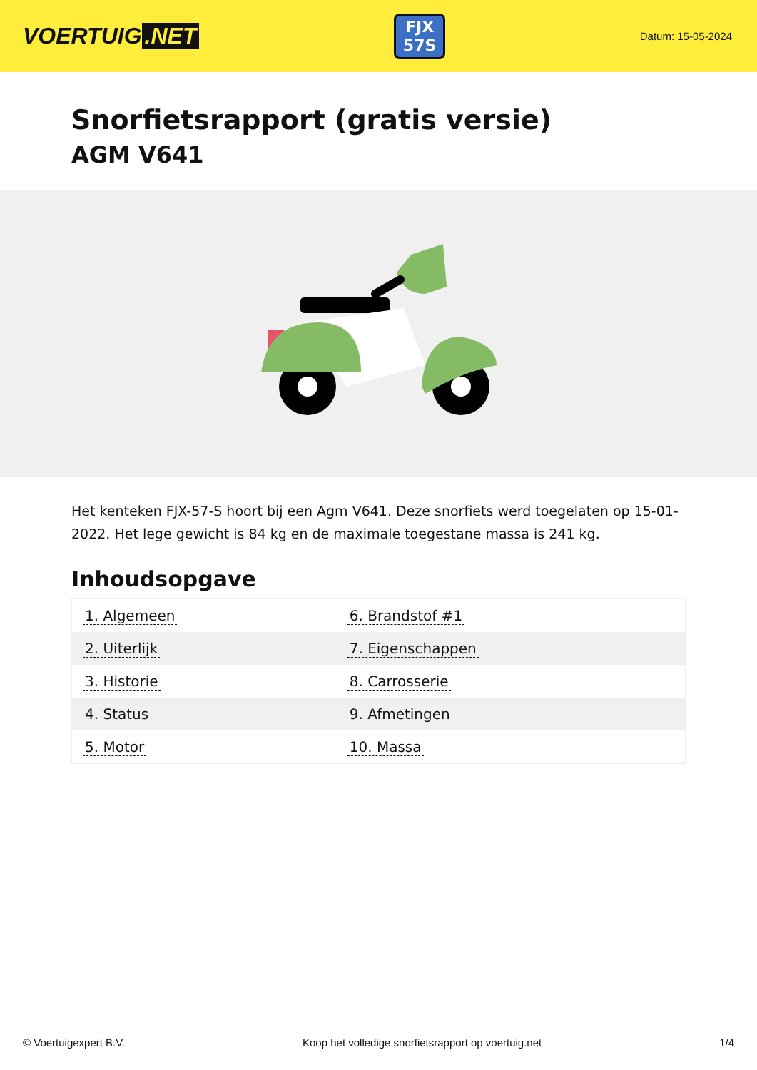VOERTUIG.NET
FJX
57S
Datum: 15-05-2024
Snorfietsrapport (gratis versie)
AGM V641
Het kenteken FJX-57-S hoort bij een Agm V641. Deze snorfiets werd toegelaten op 15-01-2022. Het lege gewicht is 84 kg en de maximale toegestane massa is 241 kg.
Inhoudsopgave
| 1. Algemeen | 6. Brandstof #1 |
| 2. Uiterlijk | 7. Eigenschappen |
| 3. Historie | 8. Carrosserie |
| 4. Status | 9. Afmetingen |
| 5. Motor | 10. Massa |
© Voertuigexpert B.V. Koop het volledige snorfietsrapport op voertuig.net 1/4